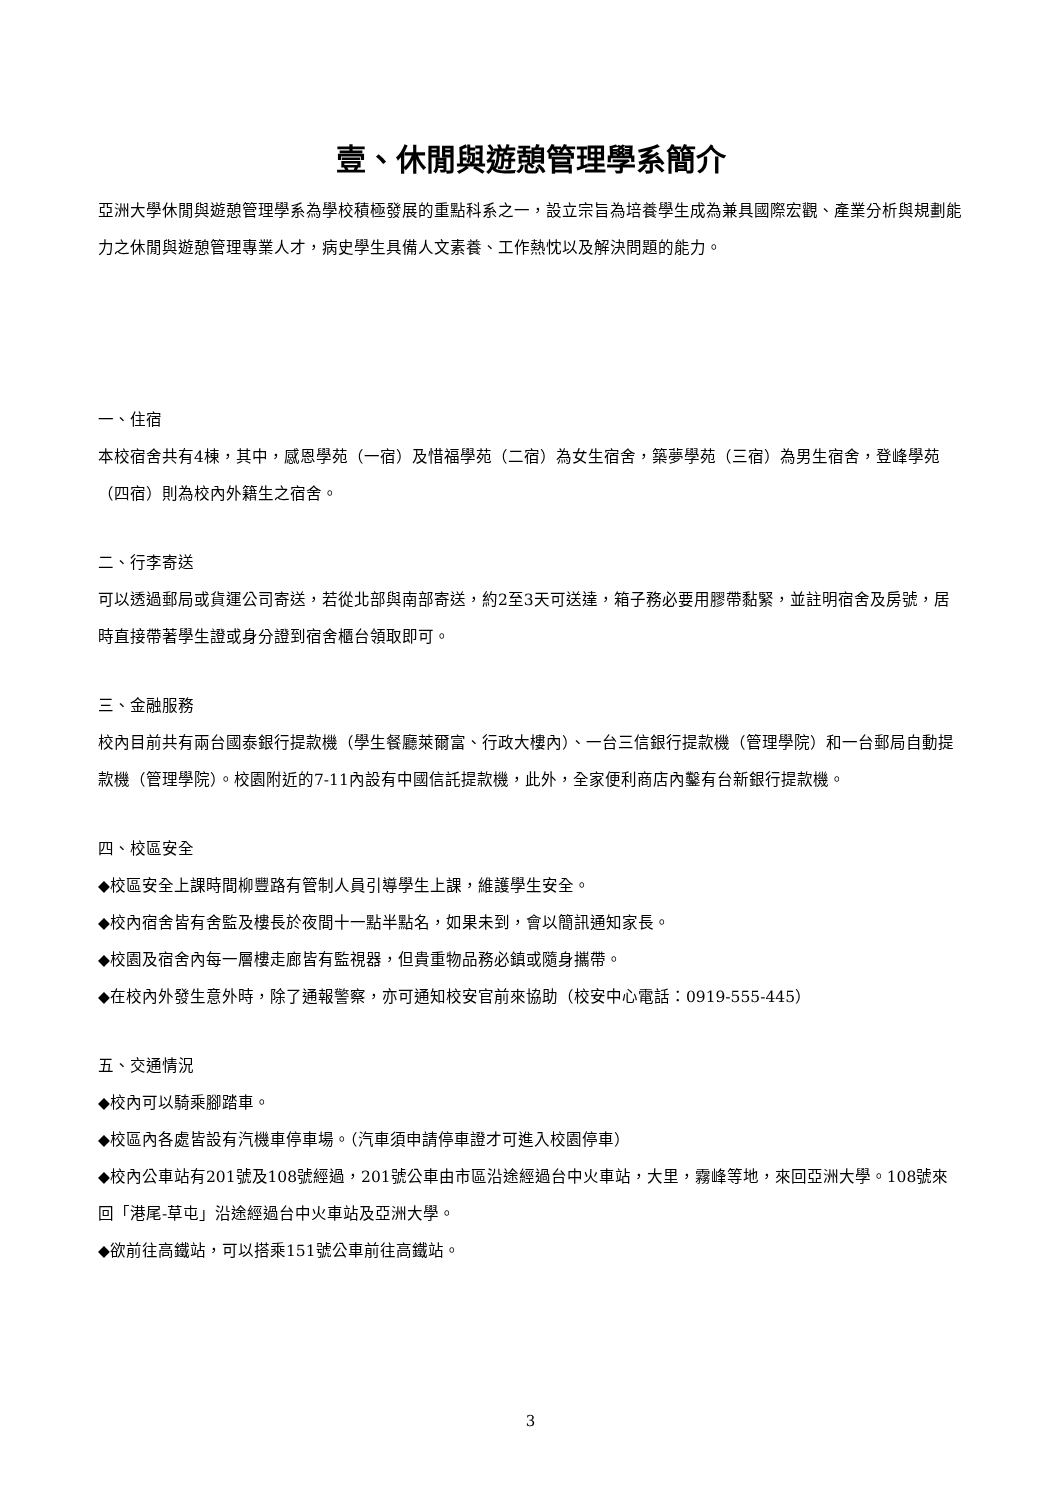壹、休閒與遊憩管理學系簡介
亞洲大學休閒與遊憩管理學系為學校積極發展的重點科系之一，設立宗旨為培養學生成為兼具國際宏觀、產業分析與規劃能力之休閒與遊憩管理專業人才，病史學生具備人文素養、工作熱忱以及解決問題的能力。
一、住宿
本校宿舍共有4棟，其中，感恩學苑（一宿）及惜福學苑（二宿）為女生宿舍，築夢學苑（三宿）為男生宿舍，登峰學苑（四宿）則為校內外籍生之宿舍。
二、行李寄送
可以透過郵局或貨運公司寄送，若從北部與南部寄送，約2至3天可送達，箱子務必要用膠帶黏緊，並註明宿舍及房號，居時直接帶著學生證或身分證到宿舍櫃台領取即可。
三、金融服務
校內目前共有兩台國泰銀行提款機（學生餐廳萊爾富、行政大樓內）、一台三信銀行提款機（管理學院）和一台郵局自動提款機（管理學院）。校園附近的7-11內設有中國信託提款機，此外，全家便利商店內鑿有台新銀行提款機。
四、校區安全
◆校區安全上課時間柳豐路有管制人員引導學生上課，維護學生安全。
◆校內宿舍皆有舍監及樓長於夜間十一點半點名，如果未到，會以簡訊通知家長。
◆校園及宿舍內每一層樓走廊皆有監視器，但貴重物品務必鎮或隨身攜帶。
◆在校內外發生意外時，除了通報警察，亦可通知校安官前來協助（校安中心電話：0919-555-445）
五、交通情況
◆校內可以騎乘腳踏車。
◆校區內各處皆設有汽機車停車場。（汽車須申請停車證才可進入校園停車）
◆校內公車站有201號及108號經過，201號公車由市區沿途經過台中火車站，大里，霧峰等地，來回亞洲大學。108號來回「港尾-草屯」沿途經過台中火車站及亞洲大學。
◆欲前往高鐵站，可以搭乘151號公車前往高鐵站。
3